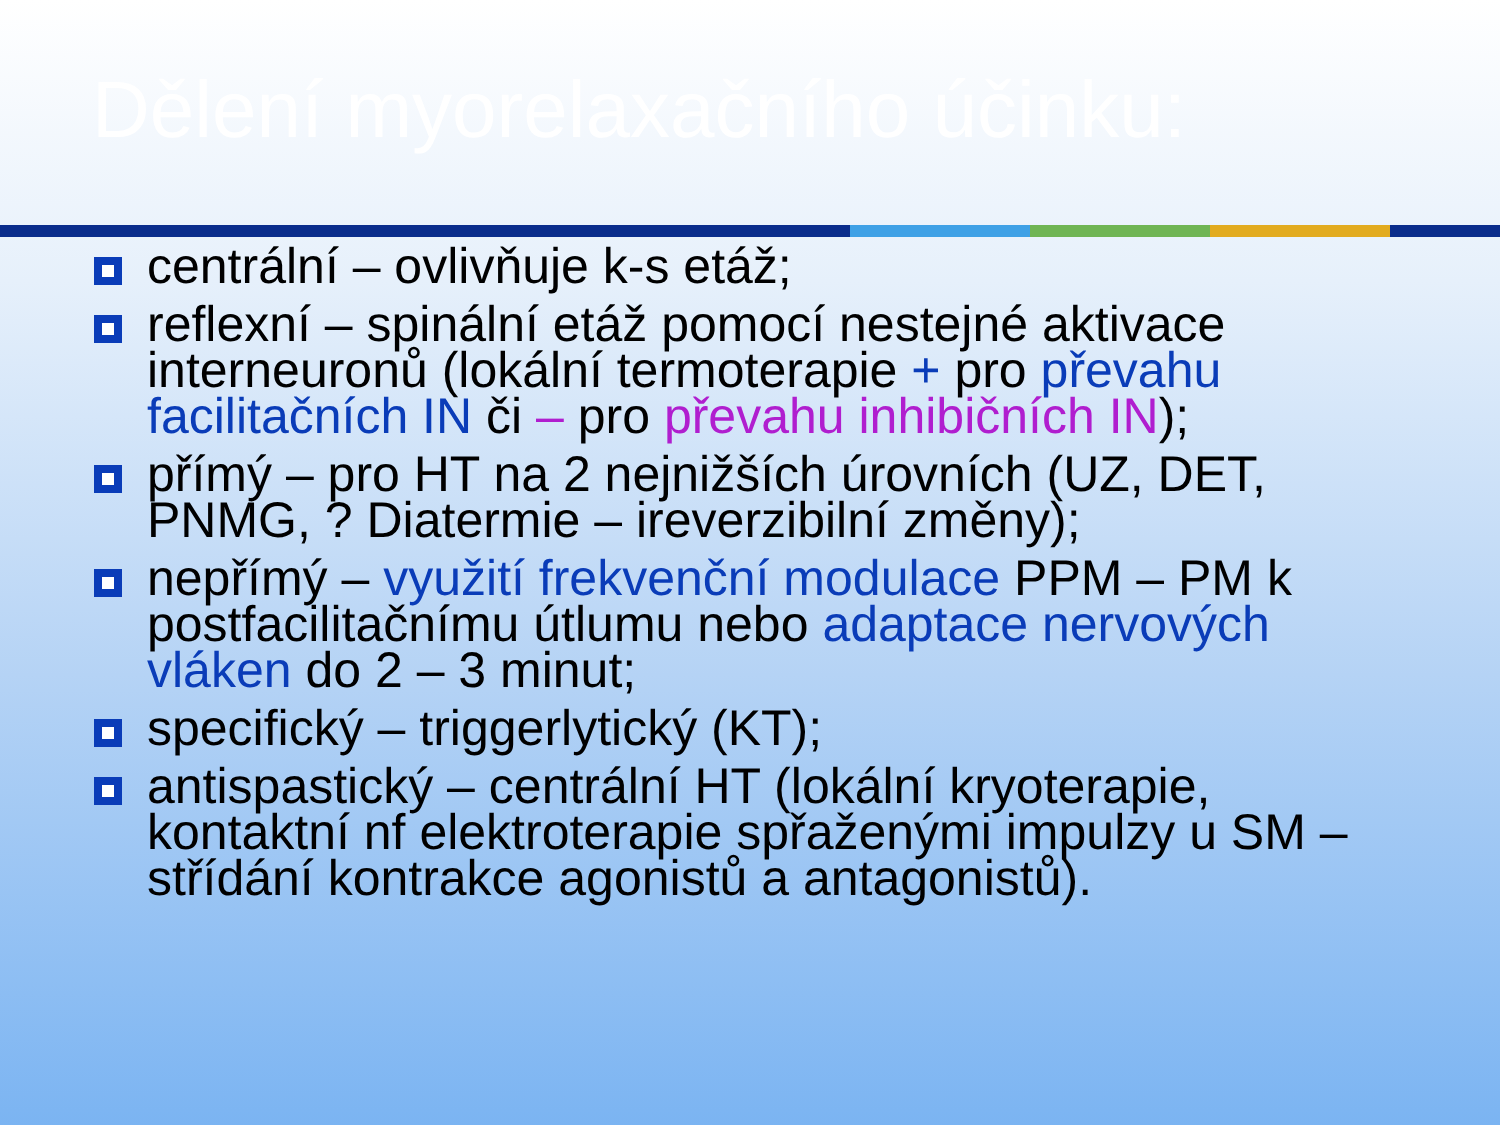Dělení myorelaxačního účinku:
centrální – ovlivňuje k-s etáž;
reflexní – spinální etáž pomocí nestejné aktivace interneuronů (lokální termoterapie + pro převahu facilitačních IN či – pro převahu inhibičních IN);
přímý – pro HT na 2 nejnižších úrovních (UZ, DET, PNMG, ? Diatermie – ireverzibilní změny);
nepřímý – využití frekvenční modulace PPM – PM k postfacilitačnímu útlumu nebo adaptace nervových vláken do 2 – 3 minut;
specifický – triggerlytický (KT);
antispastický – centrální HT (lokální kryoterapie, kontaktní nf elektroterapie spřaženými impulzy u SM – střídání kontrakce agonistů a antagonistů).